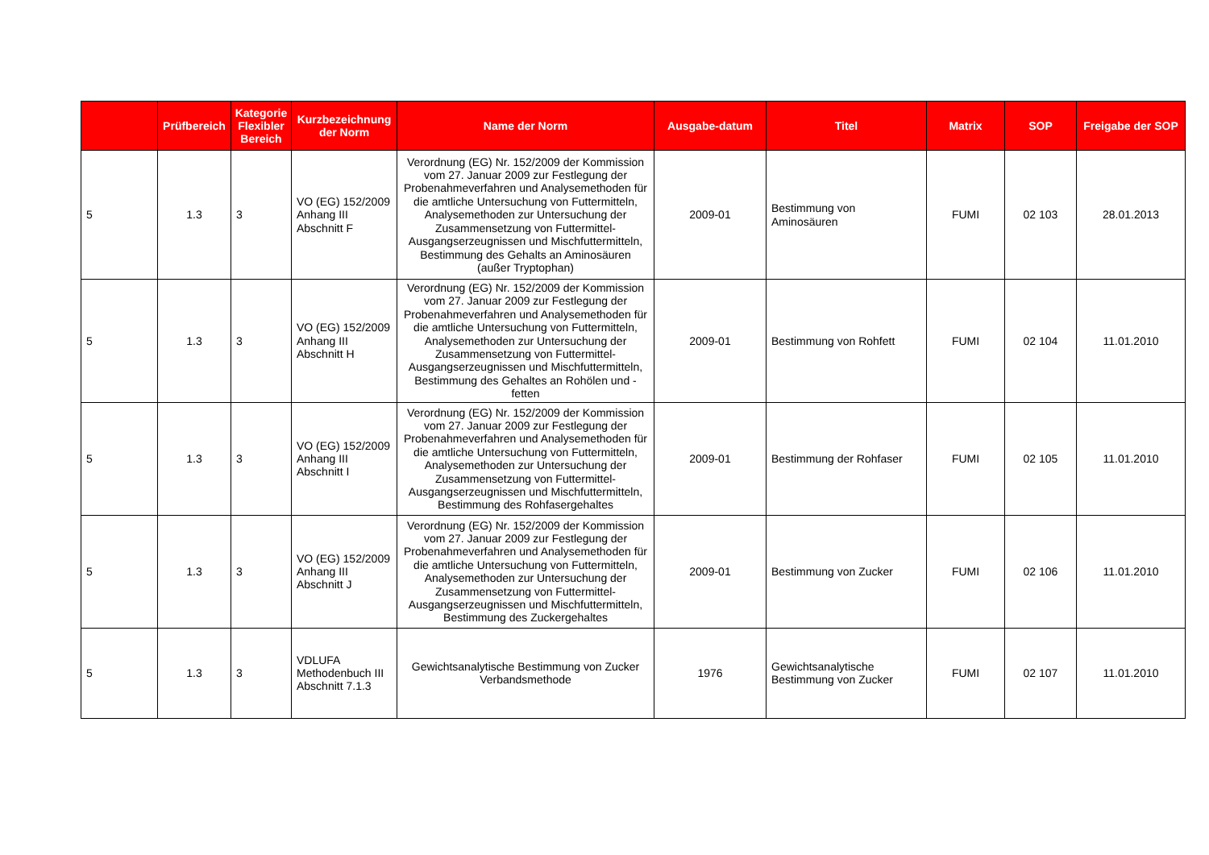| | Prüfbereich | Kategorie Flexibler Bereich | Kurzbezeichnung der Norm | Name der Norm | Ausgabe-datum | Titel | Matrix | SOP | Freigabe der SOP |
| --- | --- | --- | --- | --- | --- | --- | --- | --- | --- |
| 5 | 1.3 | 3 | VO (EG) 152/2009 Anhang III Abschnitt F | Verordnung (EG) Nr. 152/2009 der Kommission vom 27. Januar 2009 zur Festlegung der Probenahmeverfahren und Analysemethoden für die amtliche Untersuchung von Futtermitteln, Analysemethoden zur Untersuchung der Zusammensetzung von Futtermittel-Ausgangserzeugnissen und Mischfuttermitteln, Bestimmung des Gehalts an Aminosäuren (außer Tryptophan) | 2009-01 | Bestimmung von Aminosäuren | FUMI | 02 103 | 28.01.2013 |
| 5 | 1.3 | 3 | VO (EG) 152/2009 Anhang III Abschnitt H | Verordnung (EG) Nr. 152/2009 der Kommission vom 27. Januar 2009 zur Festlegung der Probenahmeverfahren und Analysemethoden für die amtliche Untersuchung von Futtermitteln, Analysemethoden zur Untersuchung der Zusammensetzung von Futtermittel-Ausgangserzeugnissen und Mischfuttermitteln, Bestimmung des Gehaltes an Rohölen und -fetten | 2009-01 | Bestimmung von Rohfett | FUMI | 02 104 | 11.01.2010 |
| 5 | 1.3 | 3 | VO (EG) 152/2009 Anhang III Abschnitt I | Verordnung (EG) Nr. 152/2009 der Kommission vom 27. Januar 2009 zur Festlegung der Probenahmeverfahren und Analysemethoden für die amtliche Untersuchung von Futtermitteln, Analysemethoden zur Untersuchung der Zusammensetzung von Futtermittel-Ausgangserzeugnissen und Mischfuttermitteln, Bestimmung des Rohfasergehaltes | 2009-01 | Bestimmung der Rohfaser | FUMI | 02 105 | 11.01.2010 |
| 5 | 1.3 | 3 | VO (EG) 152/2009 Anhang III Abschnitt J | Verordnung (EG) Nr. 152/2009 der Kommission vom 27. Januar 2009 zur Festlegung der Probenahmeverfahren und Analysemethoden für die amtliche Untersuchung von Futtermitteln, Analysemethoden zur Untersuchung der Zusammensetzung von Futtermittel-Ausgangserzeugnissen und Mischfuttermitteln, Bestimmung des Zuckergehaltes | 2009-01 | Bestimmung von Zucker | FUMI | 02 106 | 11.01.2010 |
| 5 | 1.3 | 3 | VDLUFA Methodenbuch III Abschnitt 7.1.3 | Gewichtsanalytische Bestimmung von Zucker Verbandsmethode | 1976 | Gewichtsanalytische Bestimmung von Zucker | FUMI | 02 107 | 11.01.2010 |